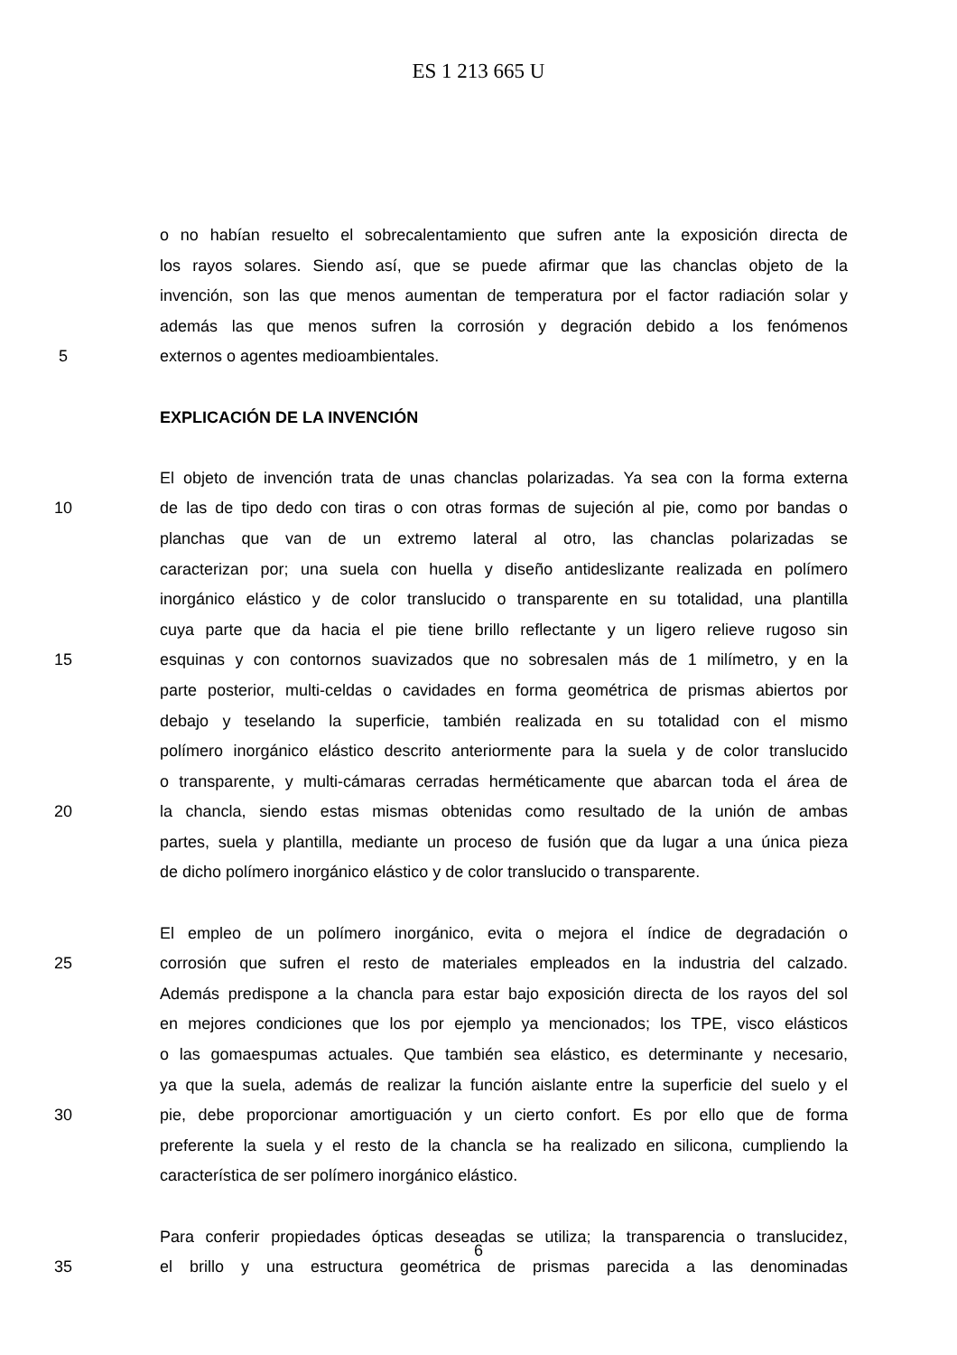ES 1 213 665 U
o no habían resuelto el sobrecalentamiento que sufren ante la exposición directa de
los rayos solares. Siendo así, que se puede afirmar que las chanclas objeto de la
invención, son las que menos aumentan de temperatura por el factor radiación solar y
además las que menos sufren la corrosión y degración debido a los fenómenos
5 externos o agentes medioambientales.
EXPLICACIÓN DE LA INVENCIÓN
El objeto de invención trata de unas chanclas polarizadas. Ya sea con la forma externa
10 de las de tipo dedo con tiras o con otras formas de sujeción al pie, como por bandas o
planchas que van de un extremo lateral al otro, las chanclas polarizadas se
caracterizan por; una suela con huella y diseño antideslizante realizada en polímero
inorgánico elástico y de color translucido o transparente en su totalidad, una plantilla
cuya parte que da hacia el pie tiene brillo reflectante y un ligero relieve rugoso sin
15 esquinas y con contornos suavizados que no sobresalen más de 1 milímetro, y en la
parte posterior, multi-celdas o cavidades en forma geométrica de prismas abiertos por
debajo y teselando la superficie, también realizada en su totalidad con el mismo
polímero inorgánico elástico descrito anteriormente para la suela y de color translucido
o transparente, y multi-cámaras cerradas herméticamente que abarcan toda el área de
20 la chancla, siendo estas mismas obtenidas como resultado de la unión de ambas
partes, suela y plantilla, mediante un proceso de fusión que da lugar a una única pieza
de dicho polímero inorgánico elástico y de color translucido o transparente.
El empleo de un polímero inorgánico, evita o mejora el índice de degradación o
25 corrosión que sufren el resto de materiales empleados en la industria del calzado.
Además predispone a la chancla para estar bajo exposición directa de los rayos del sol
en mejores condiciones que los por ejemplo ya mencionados; los TPE, visco elásticos
o las gomaespumas actuales. Que también sea elástico, es determinante y necesario,
ya que la suela, además de realizar la función aislante entre la superficie del suelo y el
30 pie, debe proporcionar amortiguación y un cierto confort. Es por ello que de forma
preferente la suela y el resto de la chancla se ha realizado en silicona, cumpliendo la
característica de ser polímero inorgánico elástico.
Para conferir propiedades ópticas deseadas se utiliza; la transparencia o translucidez,
35 el brillo y una estructura geométrica de prismas parecida a las denominadas
6